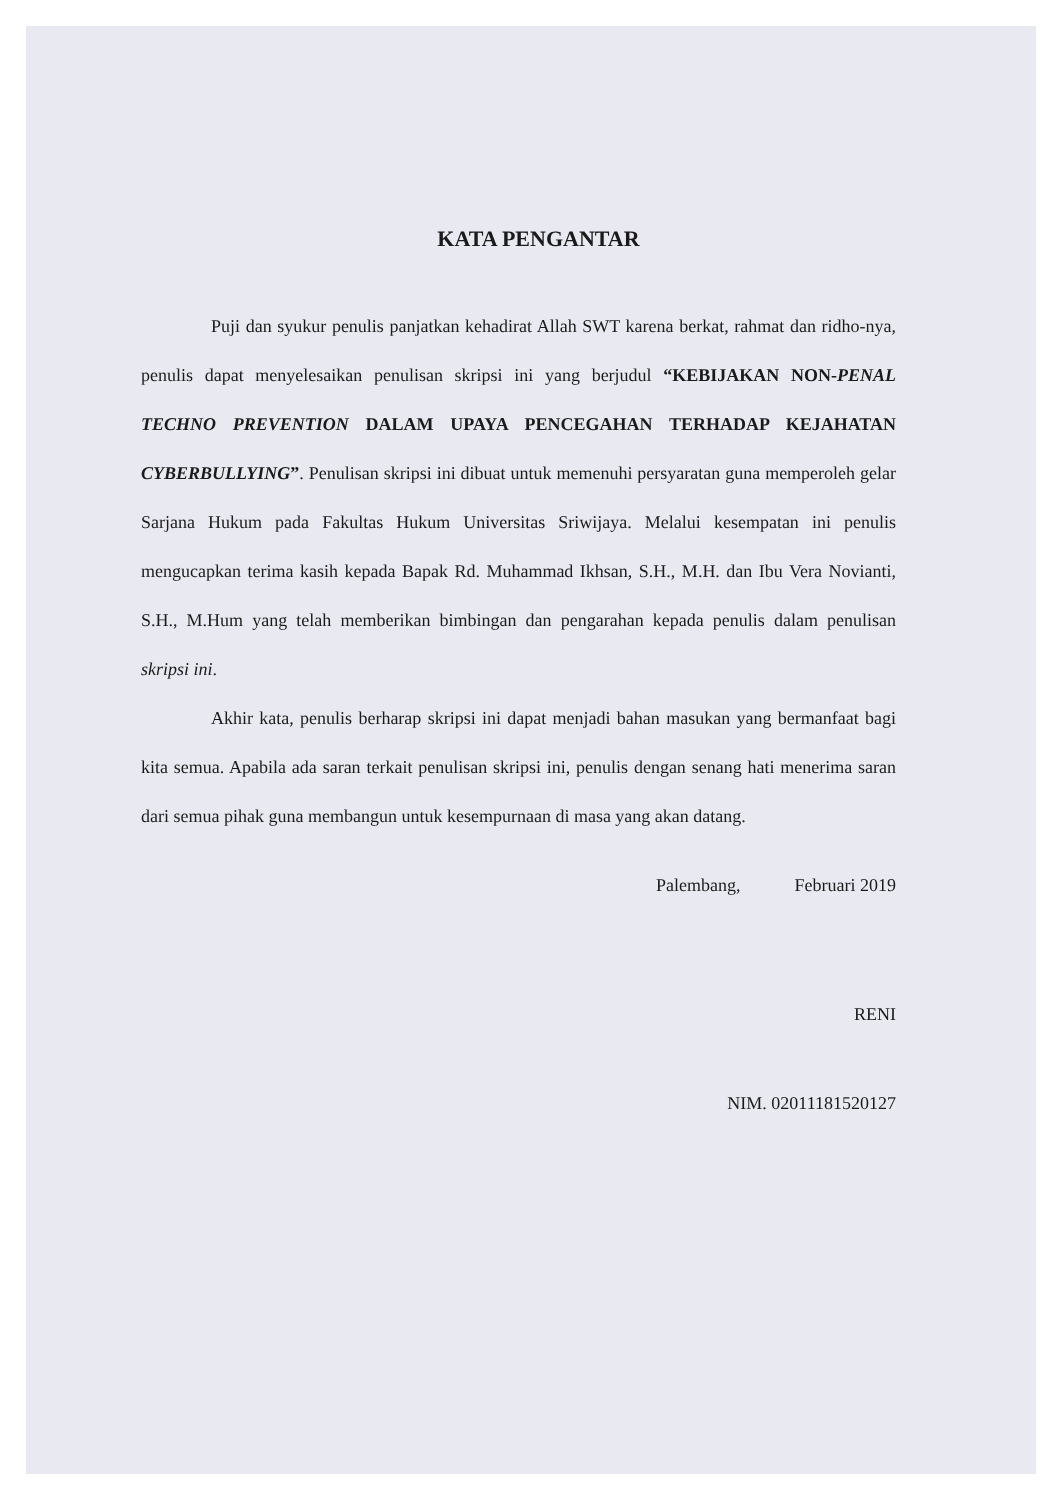KATA PENGANTAR
Puji dan syukur penulis panjatkan kehadirat Allah SWT karena berkat, rahmat dan ridho-nya, penulis dapat menyelesaikan penulisan skripsi ini yang berjudul “KEBIJAKAN NON-PENAL TECHNO PREVENTION DALAM UPAYA PENCEGAHAN TERHADAP KEJAHATAN CYBERBULLYING”. Penulisan skripsi ini dibuat untuk memenuhi persyaratan guna memperoleh gelar Sarjana Hukum pada Fakultas Hukum Universitas Sriwijaya. Melalui kesempatan ini penulis mengucapkan terima kasih kepada Bapak Rd. Muhammad Ikhsan, S.H., M.H. dan Ibu Vera Novianti, S.H., M.Hum yang telah memberikan bimbingan dan pengarahan kepada penulis dalam penulisan skripsi ini.
Akhir kata, penulis berharap skripsi ini dapat menjadi bahan masukan yang bermanfaat bagi kita semua. Apabila ada saran terkait penulisan skripsi ini, penulis dengan senang hati menerima saran dari semua pihak guna membangun untuk kesempurnaan di masa yang akan datang.
Palembang, Februari 2019
RENI
NIM. 02011181520127